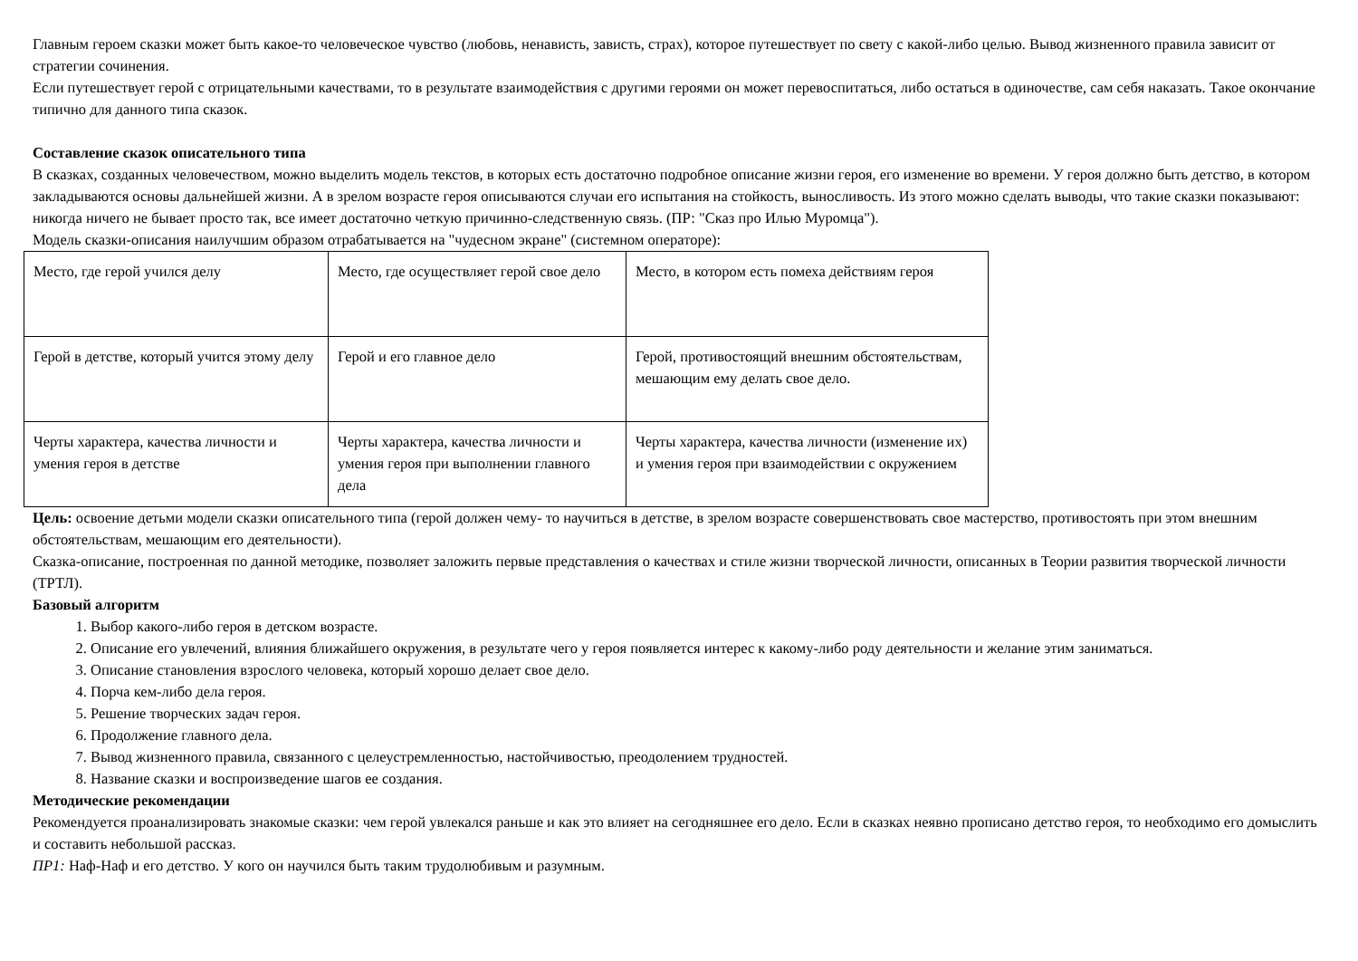Главным героем сказки может быть какое-то человеческое чувство (любовь, ненависть, зависть, страх), которое путешествует по свету с какой-либо целью. Вывод жизненного правила зависит от стратегии сочинения.
Если путешествует герой с отрицательными качествами, то в результате взаимодействия с другими героями он может перевоспитаться, либо остаться в одиночестве, сам себя наказать. Такое окончание типично для данного типа сказок.
Составление сказок описательного типа
В сказках, созданных человечеством, можно выделить модель текстов, в которых есть достаточно подробное описание жизни героя, его изменение во времени. У героя должно быть детство, в котором закладываются основы дальнейшей жизни. А в зрелом возрасте героя описываются случаи его испытания на стойкость, выносливость. Из этого можно сделать выводы, что такие сказки показывают: никогда ничего не бывает просто так, все имеет достаточно четкую причинно-следственную связь. (ПР: "Сказ про Илью Муромца").
Модель сказки-описания наилучшим образом отрабатывается на "чудесном экране" (системном операторе):
| Место, где герой учился делу | Место, где осуществляет герой свое дело | Место, в котором есть помеха действиям героя |
| Герой в детстве, который учится этому делу | Герой и его главное дело | Герой, противостоящий внешним обстоятельствам, мешающим ему делать свое дело. |
| Черты характера, качества личности и умения героя в детстве | Черты характера, качества личности и умения героя при выполнении главного дела | Черты характера, качества личности (изменение их) и умения героя при взаимодействии с окружением |
Цель: освоение детьми модели сказки описательного типа (герой должен чему- то научиться в детстве, в зрелом возрасте совершенствовать свое мастерство, противостоять при этом внешним обстоятельствам, мешающим его деятельности).
Сказка-описание, построенная по данной методике, позволяет заложить первые представления о качествах и стиле жизни творческой личности, описанных в Теории развития творческой личности (ТРТЛ).
Базовый алгоритм
1. Выбор какого-либо героя в детском возрасте.
2. Описание его увлечений, влияния ближайшего окружения, в результате чего у героя появляется интерес к какому-либо роду деятельности и желание этим заниматься.
3. Описание становления взрослого человека, который хорошо делает свое дело.
4. Порча кем-либо дела героя.
5. Решение творческих задач героя.
6. Продолжение главного дела.
7. Вывод жизненного правила, связанного с целеустремленностью, настойчивостью, преодолением трудностей.
8. Название сказки и воспроизведение шагов ее создания.
Методические рекомендации
Рекомендуется проанализировать знакомые сказки: чем герой увлекался раньше и как это влияет на сегодняшнее его дело. Если в сказках неявно прописано детство героя, то необходимо его домыслить и составить небольшой рассказ.
ПР1: Наф-Наф и его детство. У кого он научился быть таким трудолюбивым и разумным.